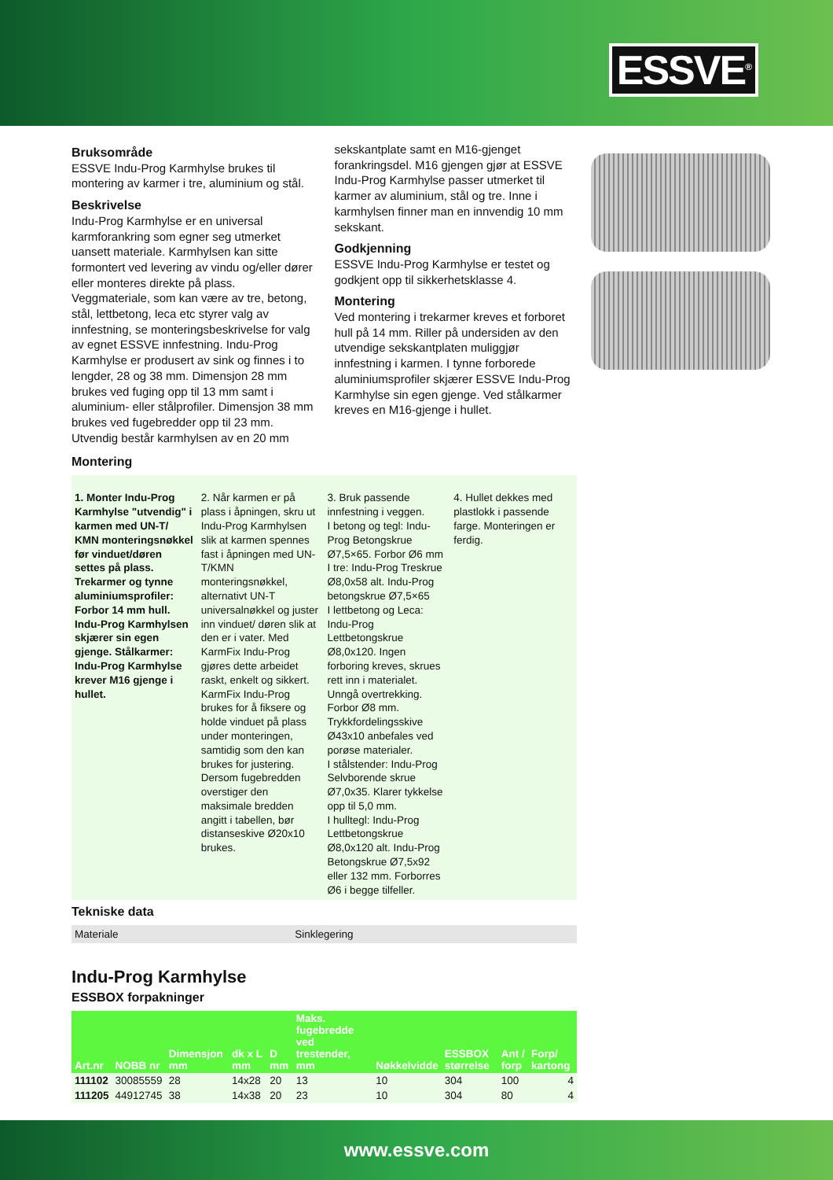ESSVE<sup>®</sup>
Bruksområde
ESSVE Indu-Prog Karmhylse brukes til montering av karmer i tre, aluminium og stål.
Beskrivelse
Indu-Prog Karmhylse er en universal karmforankring som egner seg utmerket uansett materiale. Karmhylsen kan sitte formontert ved levering av vindu og/eller dører eller monteres direkte på plass. Veggmateriale, som kan være av tre, betong, stål, lettbetong, leca etc styrer valg av innfestning, se monteringsbeskrivelse for valg av egnet ESSVE innfestning. Indu-Prog Karmhylse er produsert av sink og finnes i to lengder, 28 og 38 mm. Dimensjon 28 mm brukes ved fuging opp til 13 mm samt i aluminium- eller stålprofiler. Dimensjon 38 mm brukes ved fugebredder opp til 23 mm. Utvendig består karmhylsen av en 20 mm
sekskantplate samt en M16-gjenget forankringsdel. M16 gjengen gjør at ESSVE Indu-Prog Karmhylse passer utmerket til karmer av aluminium, stål og tre. Inne i karmhylsen finner man en innvendig 10 mm sekskant.
Godkjenning
ESSVE Indu-Prog Karmhylse er testet og godkjent opp til sikkerhetsklasse 4.
Montering
Ved montering i trekarmer kreves et forboret hull på 14 mm. Riller på undersiden av den utvendige sekskantplaten muliggjør innfestning i karmen. I tynne forborede aluminiumsprofiler skjærer ESSVE Indu-Prog Karmhylse sin egen gjenge. Ved stålkarmer kreves en M16-gjenge i hullet.
Montering
1. Monter Indu-Prog Karmhylse "utvendig" i karmen med UN-T/ KMN monteringsnøkkel før vinduet/døren settes på plass. Trekarmer og tynne aluminiumsprofiler: Forbor 14 mm hull. Indu-Prog Karmhylsen skjærer sin egen gjenge. Stålkarmer: Indu-Prog Karmhylse krever M16 gjenge i hullet.
2. Når karmen er på plass i åpningen, skru ut Indu-Prog Karmhylsen slik at karmen spennes fast i åpningen med UN-T/KMN monteringsnøkkel, alternativt UN-T universalnøkkel og juster inn vinduet/ døren slik at den er i vater. Med KarmFix Indu-Prog gjøres dette arbeidet raskt, enkelt og sikkert. KarmFix Indu-Prog brukes for å fiksere og holde vinduet på plass under monteringen, samtidig som den kan brukes for justering. Dersom fugebredden overstiger den maksimale bredden angitt i tabellen, bør distanseskive Ø20x10 brukes.
3. Bruk passende innfestning i veggen.
I betong og tegl: Indu-Prog Betongskrue Ø7,5×65. Forbor Ø6 mm
I tre: Indu-Prog Treskrue Ø8,0x58 alt. Indu-Prog betongskrue Ø7,5×65
I lettbetong og Leca: Indu-Prog Lettbetongskrue Ø8,0x120. Ingen forboring kreves, skrues rett inn i materialet. Unngå overtrekking. Forbor Ø8 mm. Trykkfordelingsskive Ø43x10 anbefales ved porøse materialer.
I stålstender: Indu-Prog Selvborende skrue Ø7,0x35. Klarer tykkelse opp til 5,0 mm.
I hulltegl: Indu-Prog Lettbetongskrue Ø8,0x120 alt. Indu-Prog Betongskrue Ø7,5x92 eller 132 mm. Forborres Ø6 i begge tilfeller.
4. Hullet dekkes med plastlokk i passende farge. Monteringen er ferdig.
Tekniske data
| Materiale | Sinklegering |
Indu-Prog Karmhylse
ESSBOX forpakninger
| Art.nr | NOBB nr | Dimensjon mm | dk x L mm | D mm | Maks. fugebredde ved trestender, mm | Nøkkelvidde | ESSBOX størrelse | Ant / forp | Forp/ kartong |
| --- | --- | --- | --- | --- | --- | --- | --- | --- | --- |
| 111102 | 30085559 | 28 | 14x28 | 20 | 13 | 10 | 304 | 100 | 4 |
| 111205 | 44912745 | 38 | 14x38 | 20 | 23 | 10 | 304 | 80 | 4 |
www.essve.com